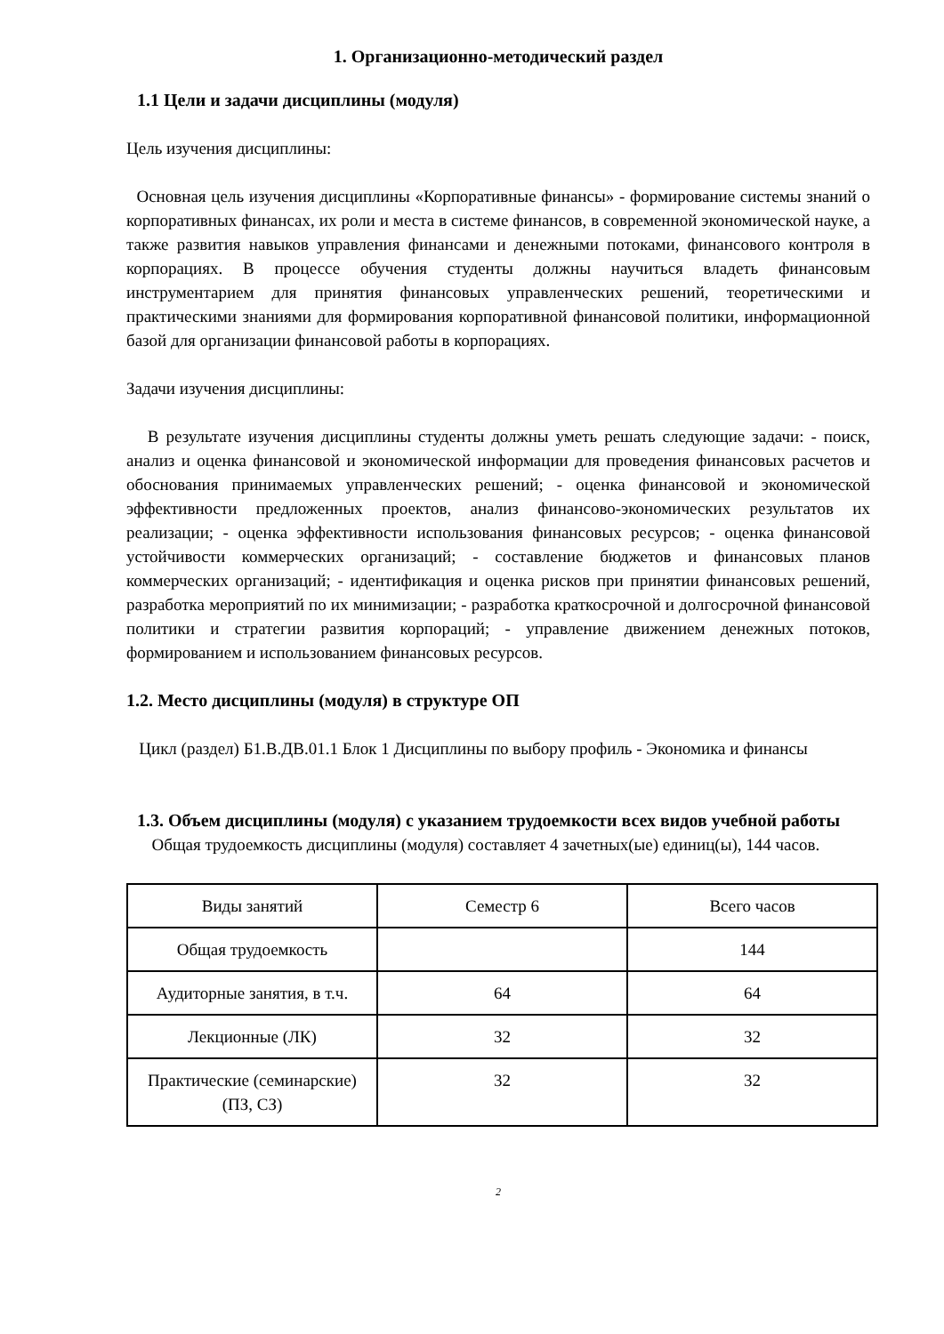1. Организационно-методический раздел
1.1 Цели и задачи дисциплины (модуля)
Цель изучения дисциплины:
Основная цель изучения дисциплины «Корпоративные финансы» - формирование системы знаний о корпоративных финансах, их роли и места в системе финансов, в современной экономической науке, а также развития навыков управления финансами и денежными потоками, финансового контроля в корпорациях. В процессе обучения студенты должны научиться владеть финансовым инструментарием для принятия финансовых управленческих решений, теоретическими и практическими знаниями для формирования корпоративной финансовой политики, информационной базой для организации финансовой работы в корпорациях.
Задачи изучения дисциплины:
В результате изучения дисциплины студенты должны уметь решать следующие задачи: - поиск, анализ и оценка финансовой и экономической информации для проведения финансовых расчетов и обоснования принимаемых управленческих решений; - оценка финансовой и экономической эффективности предложенных проектов, анализ финансово-экономических результатов их реализации; - оценка эффективности использования финансовых ресурсов; - оценка финансовой устойчивости коммерческих организаций; - составление бюджетов и финансовых планов коммерческих организаций; - идентификация и оценка рисков при принятии финансовых решений, разработка мероприятий по их минимизации; - разработка краткосрочной и долгосрочной финансовой политики и стратегии развития корпораций; - управление движением денежных потоков, формированием и использованием финансовых ресурсов.
1.2. Место дисциплины (модуля) в структуре ОП
Цикл (раздел) Б1.В.ДВ.01.1 Блок 1 Дисциплины по выбору профиль - Экономика и финансы
1.3. Объем дисциплины (модуля) с указанием трудоемкости всех видов учебной работы
Общая трудоемкость дисциплины (модуля) составляет 4 зачетных(ые) единиц(ы), 144 часов.
| Виды занятий | Семестр 6 | Всего часов |
| Общая трудоемкость | | 144 |
| Аудиторные занятия, в т.ч. | 64 | 64 |
| Лекционные (ЛК) | 32 | 32 |
| Практические (семинарские) (ПЗ, СЗ) | 32 | 32 |
2